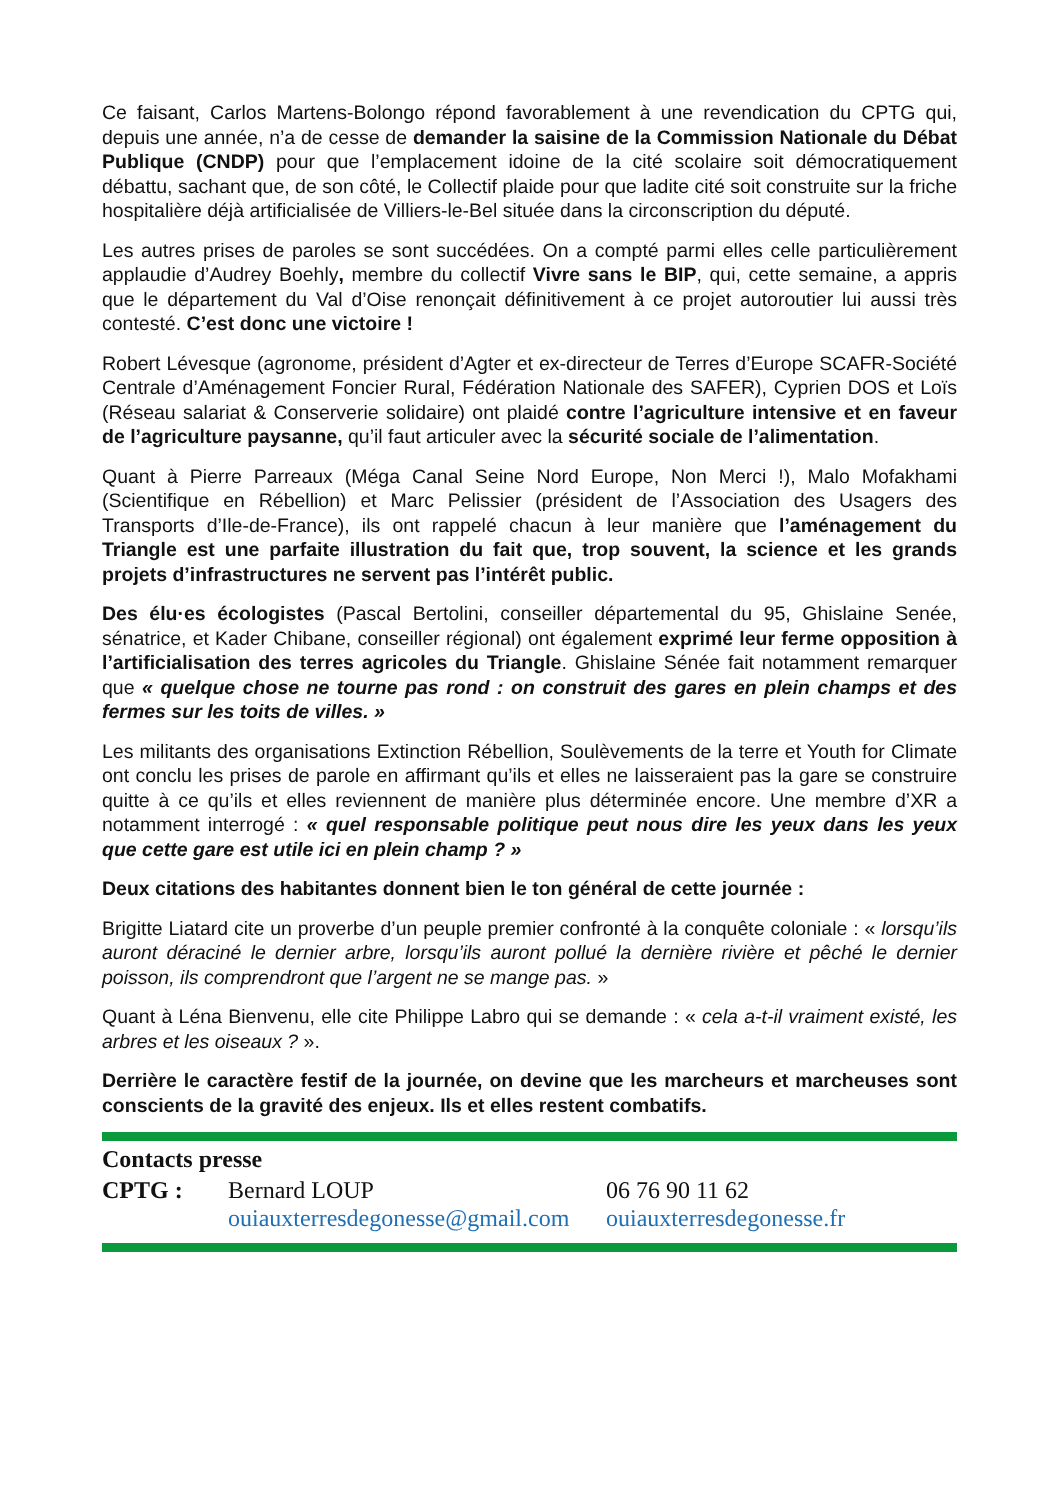Ce faisant, Carlos Martens-Bolongo répond favorablement à une revendication du CPTG qui, depuis une année, n’a de cesse de demander la saisine de la Commission Nationale du Débat Publique (CNDP) pour que l’emplacement idoine de la cité scolaire soit démocratiquement débattu, sachant que, de son côté, le Collectif plaide pour que ladite cité soit construite sur la friche hospitalière déjà artificialisée de Villiers-le-Bel située dans la circonscription du député.
Les autres prises de paroles se sont succédées. On a compté parmi elles celle particulièrement applaudie d’Audrey Boehly, membre du collectif Vivre sans le BIP, qui, cette semaine, a appris que le département du Val d’Oise renonçait définitivement à ce projet autoroutier lui aussi très contesté. C’est donc une victoire !
Robert Lévesque (agronome, président d’Agter et ex-directeur de Terres d’Europe SCAFR-Société Centrale d’Aménagement Foncier Rural, Fédération Nationale des SAFER), Cyprien DOS et Loïs (Réseau salariat & Conserverie solidaire) ont plaidé contre l’agriculture intensive et en faveur de l’agriculture paysanne, qu’il faut articuler avec la sécurité sociale de l’alimentation.
Quant à Pierre Parreaux (Méga Canal Seine Nord Europe, Non Merci !), Malo Mofakhami (Scientifique en Rébellion) et Marc Pelissier (président de l’Association des Usagers des Transports d’Ile-de-France), ils ont rappelé chacun à leur manière que l’aménagement du Triangle est une parfaite illustration du fait que, trop souvent, la science et les grands projets d’infrastructures ne servent pas l’intérêt public.
Des élu·es écologistes (Pascal Bertolini, conseiller départemental du 95, Ghislaine Senée, sénatrice, et Kader Chibane, conseiller régional) ont également exprimé leur ferme opposition à l’artificialisation des terres agricoles du Triangle. Ghislaine Sénée fait notamment remarquer que « quelque chose ne tourne pas rond : on construit des gares en plein champs et des fermes sur les toits de villes. »
Les militants des organisations Extinction Rébellion, Soulèvements de la terre et Youth for Climate ont conclu les prises de parole en affirmant qu’ils et elles ne laisseraient pas la gare se construire quitte à ce qu’ils et elles reviennent de manière plus déterminée encore. Une membre d’XR a notamment interrogé : « quel responsable politique peut nous dire les yeux dans les yeux que cette gare est utile ici en plein champ ? »
Deux citations des habitantes donnent bien le ton général de cette journée :
Brigitte Liatard cite un proverbe d’un peuple premier confronté à la conquête coloniale : « lorsqu’ils auront déraciné le dernier arbre, lorsqu’ils auront pollué la dernière rivière et pêché le dernier poisson, ils comprendront que l’argent ne se mange pas. »
Quant à Léna Bienvenu, elle cite Philippe Labro qui se demande : « cela a-t-il vraiment existé, les arbres et les oiseaux ? ».
Derrière le caractère festif de la journée, on devine que les marcheurs et marcheuses sont conscients de la gravité des enjeux. Ils et elles restent combatifs.
Contacts presse
| CPTG : | Bernard LOUP | 06 76 90 11 62 |
| | ouiauxterresdegonesse@gmail.com | ouiauxterresdegonesse.fr |